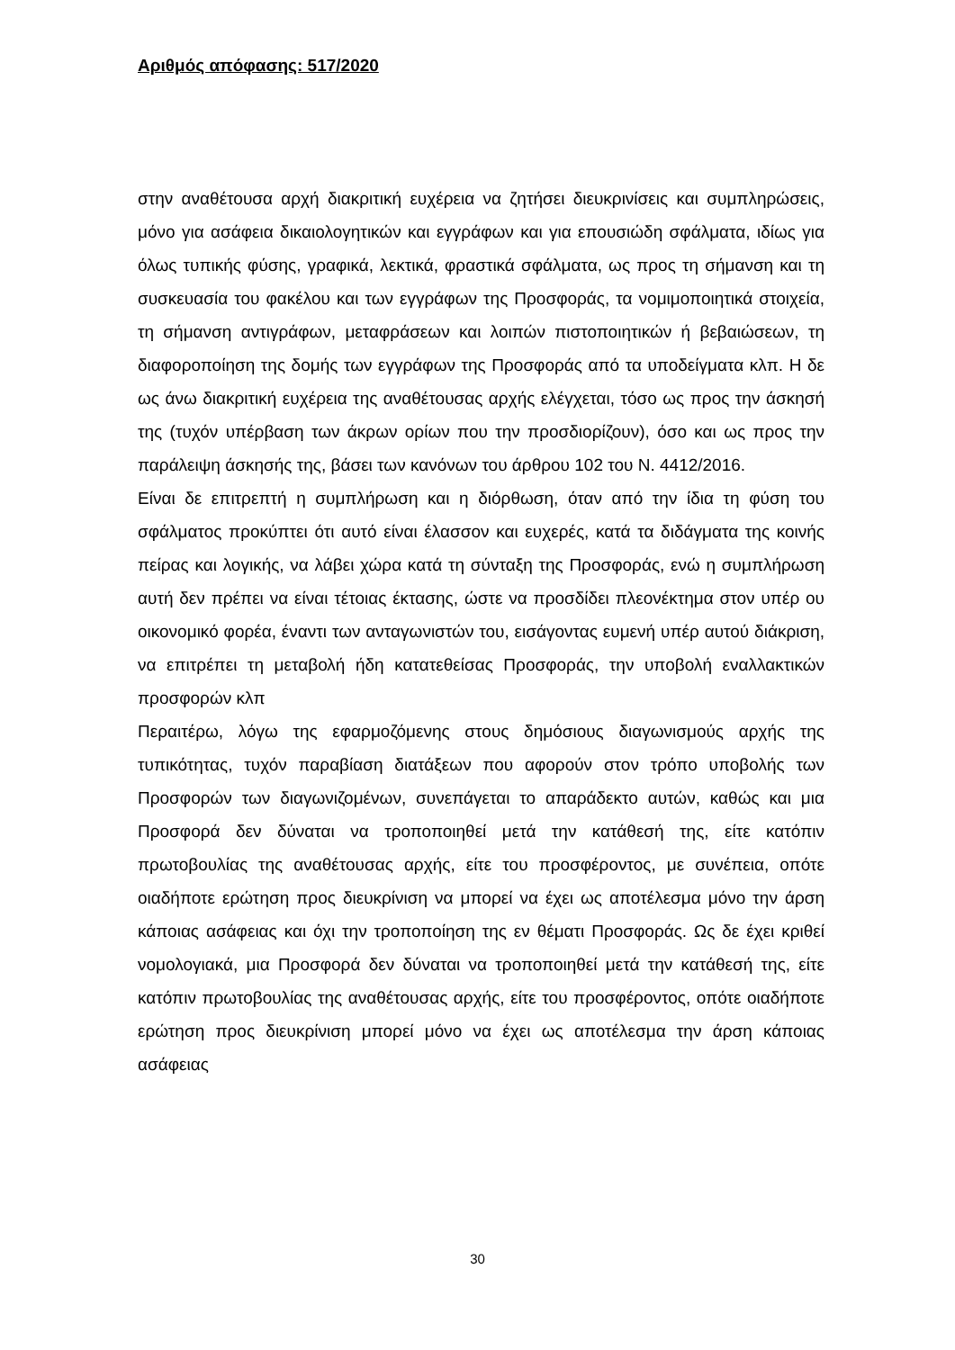Αριθμός απόφασης: 517/2020
στην αναθέτουσα αρχή διακριτική ευχέρεια να ζητήσει διευκρινίσεις και συμπληρώσεις, μόνο για ασάφεια δικαιολογητικών και εγγράφων και για επουσιώδη σφάλματα, ιδίως για όλως τυπικής φύσης, γραφικά, λεκτικά, φραστικά σφάλματα, ως προς τη σήμανση και τη συσκευασία του φακέλου και των εγγράφων της Προσφοράς, τα νομιμοποιητικά στοιχεία, τη σήμανση αντιγράφων, μεταφράσεων και λοιπών πιστοποιητικών ή βεβαιώσεων, τη διαφοροποίηση της δομής των εγγράφων της Προσφοράς από τα υποδείγματα κλπ. Η δε ως άνω διακριτική ευχέρεια της αναθέτουσας αρχής ελέγχεται, τόσο ως προς την άσκησή της (τυχόν υπέρβαση των άκρων ορίων που την προσδιορίζουν), όσο και ως προς την παράλειψη άσκησής της, βάσει των κανόνων του άρθρου 102 του Ν. 4412/2016.
Είναι δε επιτρεπτή η συμπλήρωση και η διόρθωση, όταν από την ίδια τη φύση του σφάλματος προκύπτει ότι αυτό είναι έλασσον και ευχερές, κατά τα διδάγματα της κοινής πείρας και λογικής, να λάβει χώρα κατά τη σύνταξη της Προσφοράς, ενώ η συμπλήρωση αυτή δεν πρέπει να είναι τέτοιας έκτασης, ώστε να προσδίδει πλεονέκτημα στον υπέρ ου οικονομικό φορέα, έναντι των ανταγωνιστών του, εισάγοντας ευμενή υπέρ αυτού διάκριση, να επιτρέπει τη μεταβολή ήδη κατατεθείσας Προσφοράς, την υποβολή εναλλακτικών προσφορών κλπ
Περαιτέρω, λόγω της εφαρμοζόμενης στους δημόσιους διαγωνισμούς αρχής της τυπικότητας, τυχόν παραβίαση διατάξεων που αφορούν στον τρόπο υποβολής των Προσφορών των διαγωνιζομένων, συνεπάγεται το απαράδεκτο αυτών, καθώς και μια Προσφορά δεν δύναται να τροποποιηθεί μετά την κατάθεσή της, είτε κατόπιν πρωτοβουλίας της αναθέτουσας αρχής, είτε του προσφέροντος, με συνέπεια, οπότε οιαδήποτε ερώτηση προς διευκρίνιση να μπορεί να έχει ως αποτέλεσμα μόνο την άρση κάποιας ασάφειας και όχι την τροποποίηση της εν θέματι Προσφοράς. Ως δε έχει κριθεί νομολογιακά, μια Προσφορά δεν δύναται να τροποποιηθεί μετά την κατάθεσή της, είτε κατόπιν πρωτοβουλίας της αναθέτουσας αρχής, είτε του προσφέροντος, οπότε οιαδήποτε ερώτηση προς διευκρίνιση μπορεί μόνο να έχει ως αποτέλεσμα την άρση κάποιας ασάφειας
30